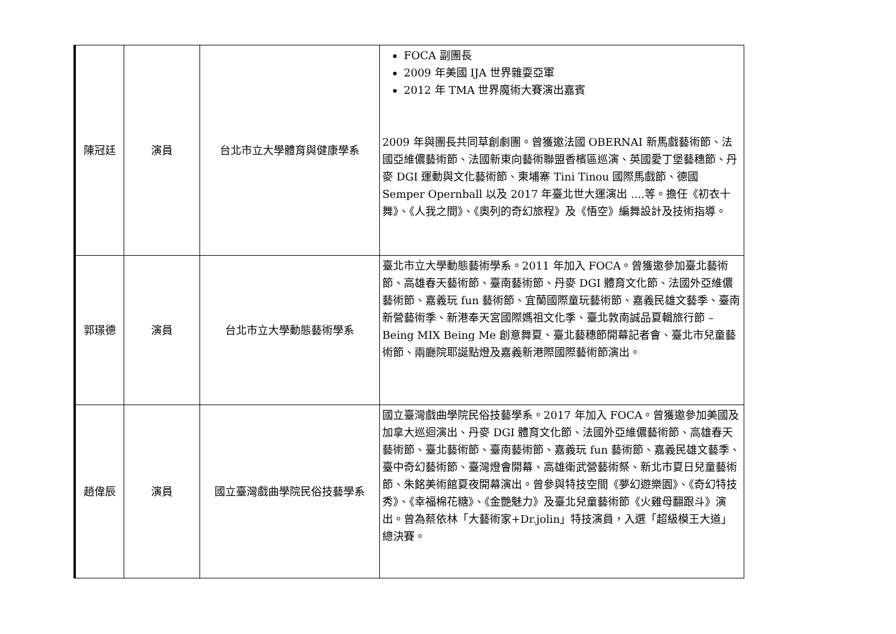| 陳冠廷 | 演員 | 台北市立大學體育與健康學系 | FOCA 副團長 2009 年美國 IJA 世界雜耍亞軍 2012 年 TMA 世界魔術大賽演出嘉賓 2009 年與團長共同草創劇團。曾獲邀法國 OBERNAI 新馬戲藝術節、法國亞維儂藝術節、法國新東向藝術聯盟香檳區巡演、英國愛丁堡藝穗節、丹麥 DGI 運動與文化藝術節、柬埔寨 Tini Tinou 國際馬戲節、德國 Semper Opernball 以及 2017 年臺北世大運演出 ....等。擔任《初衣十舞》、《人我之間》、《奧列的奇幻旅程》及《悟空》編舞設計及技術指導。 |
| 郭璟德 | 演員 | 台北市立大學動態藝術學系 | 臺北市立大學動態藝術學系。2011 年加入 FOCA。曾獲邀參加臺北藝術節、高雄春天藝術節、臺南藝術節、丹麥 DGI 體育文化節、法國外亞維儂藝術節、嘉義玩 fun 藝術節、宜蘭國際童玩藝術節、嘉義民雄文藝季、臺南新營藝術季、新港奉天宮國際媽祖文化季、臺北敦南誠品夏輯旅行節 –Being MIX Being Me 創意舞夏、臺北藝穗節開幕記者會、臺北市兒童藝術節、兩廳院耶誕點燈及嘉義新港際國際藝術節演出。 |
| 趙偉辰 | 演員 | 國立臺灣戲曲學院民俗技藝學系 | 國立臺灣戲曲學院民俗技藝學系。2017 年加入 FOCA。曾獲邀參加美國及加拿大巡迴演出、丹麥 DGI 體育文化節、法國外亞維儂藝術節、高雄春天藝術節、臺北藝術節、臺南藝術節、嘉義玩 fun 藝術節、嘉義民雄文藝季、臺中奇幻藝術節、臺灣燈會開幕、高雄衛武營藝術祭、新北市夏日兒童藝術節、朱銘美術館夏夜開幕演出。曾參與特技空間《夢幻遊樂園》、《奇幻特技秀》、《幸福棉花糖》、《金艷魅力》及臺北兒童藝術節《火雞母翻跟斗》演出。曾為蔡依林「大藝術家+Dr.jolin」特技演員，入選「超級模王大道」總決賽。 |